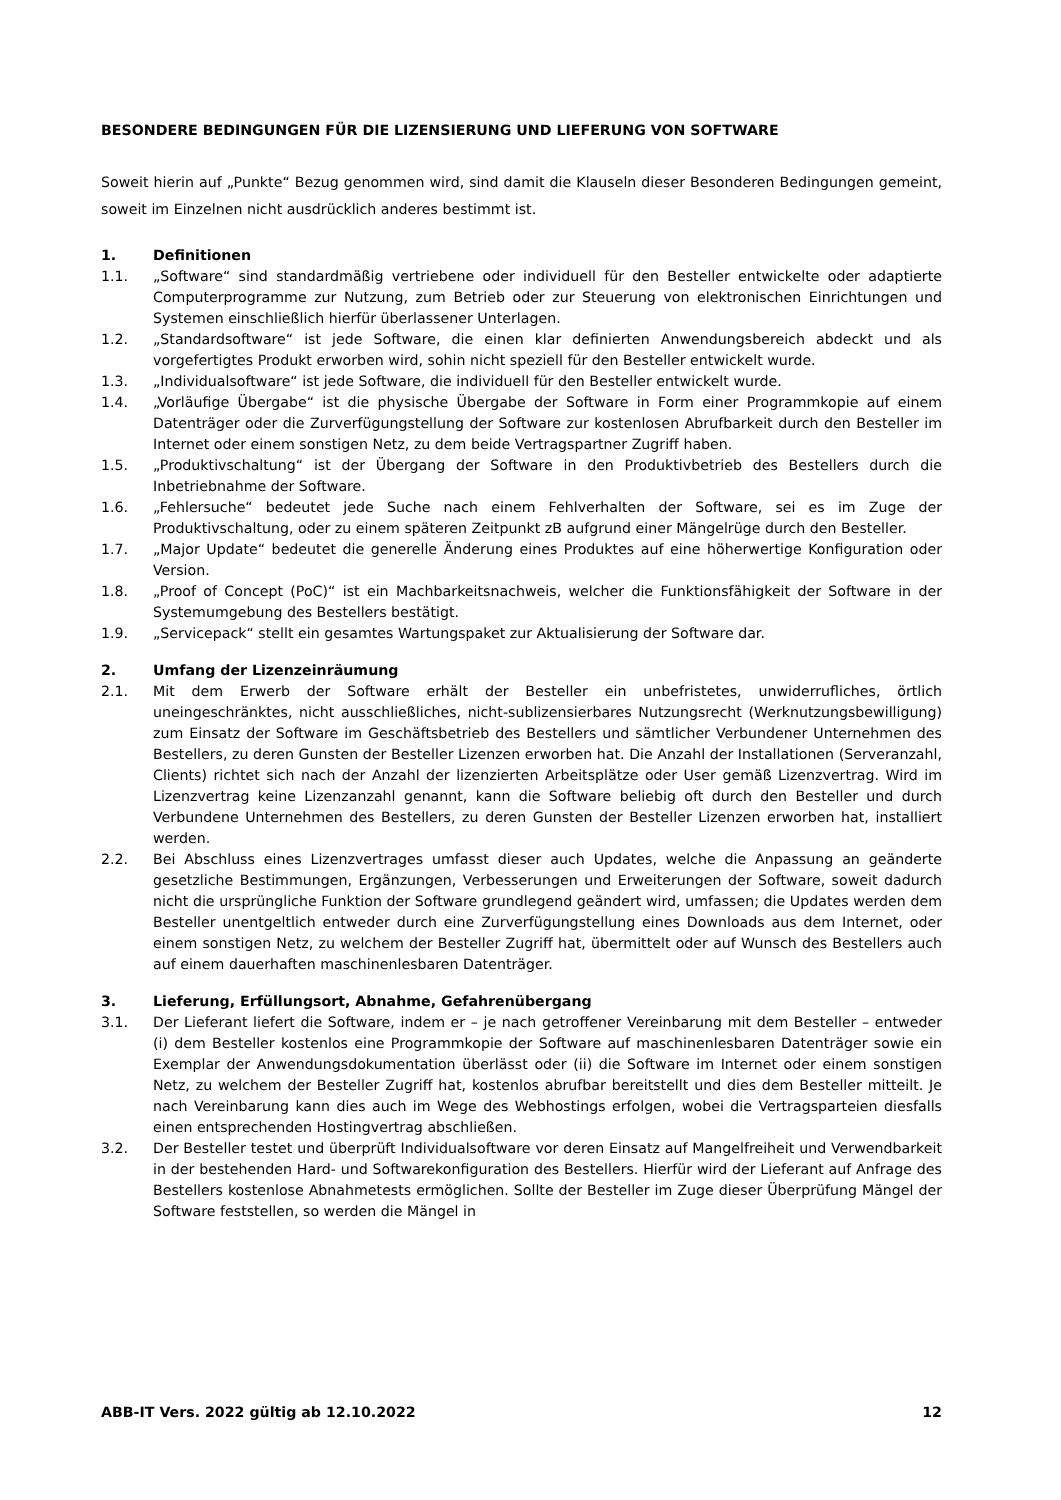BESONDERE BEDINGUNGEN FÜR DIE LIZENSIERUNG UND LIEFERUNG VON SOFTWARE
Soweit hierin auf „Punkte“ Bezug genommen wird, sind damit die Klauseln dieser Besonderen Bedingungen gemeint, soweit im Einzelnen nicht ausdrücklich anderes bestimmt ist.
1. Definitionen
1.1. „Software“ sind standardmäßig vertriebene oder individuell für den Besteller entwickelte oder adaptierte Computerprogramme zur Nutzung, zum Betrieb oder zur Steuerung von elektronischen Einrichtungen und Systemen einschließlich hierfür überlassener Unterlagen.
1.2. „Standardsoftware“ ist jede Software, die einen klar definierten Anwendungsbereich abdeckt und als vorgefertigtes Produkt erworben wird, sohin nicht speziell für den Besteller entwickelt wurde.
1.3. „Individualsoftware“ ist jede Software, die individuell für den Besteller entwickelt wurde.
1.4. „Vorläufige Übergabe“ ist die physische Übergabe der Software in Form einer Programmkopie auf einem Datenträger oder die Zurverfügungstellung der Software zur kostenlosen Abrufbarkeit durch den Besteller im Internet oder einem sonstigen Netz, zu dem beide Vertragspartner Zugriff haben.
1.5. „Produktivschaltung“ ist der Übergang der Software in den Produktivbetrieb des Bestellers durch die Inbetriebnahme der Software.
1.6. „Fehlersuche“ bedeutet jede Suche nach einem Fehlverhalten der Software, sei es im Zuge der Produktivschaltung, oder zu einem späteren Zeitpunkt zB aufgrund einer Mängelrüge durch den Besteller.
1.7. „Major Update“ bedeutet die generelle Änderung eines Produktes auf eine höherwertige Konfiguration oder Version.
1.8. „Proof of Concept (PoC)“ ist ein Machbarkeitsnachweis, welcher die Funktionsfähigkeit der Software in der Systemumgebung des Bestellers bestätigt.
1.9. „Servicepack“ stellt ein gesamtes Wartungspaket zur Aktualisierung der Software dar.
2. Umfang der Lizenzeinräumung
2.1. Mit dem Erwerb der Software erhält der Besteller ein unbefristetes, unwiderrufliches, örtlich uneingeschränktes, nicht ausschließliches, nicht-sublizensierbares Nutzungsrecht (Werknutzungsbewilligung) zum Einsatz der Software im Geschäftsbetrieb des Bestellers und sämtlicher Verbundener Unternehmen des Bestellers, zu deren Gunsten der Besteller Lizenzen erworben hat. Die Anzahl der Installationen (Serveranzahl, Clients) richtet sich nach der Anzahl der lizenzierten Arbeitsplätze oder User gemäß Lizenzvertrag. Wird im Lizenzvertrag keine Lizenzanzahl genannt, kann die Software beliebig oft durch den Besteller und durch Verbundene Unternehmen des Bestellers, zu deren Gunsten der Besteller Lizenzen erworben hat, installiert werden.
2.2. Bei Abschluss eines Lizenzvertrages umfasst dieser auch Updates, welche die Anpassung an geänderte gesetzliche Bestimmungen, Ergänzungen, Verbesserungen und Erweiterungen der Software, soweit dadurch nicht die ursprüngliche Funktion der Software grundlegend geändert wird, umfassen; die Updates werden dem Besteller unentgeltlich entweder durch eine Zurverfügungstellung eines Downloads aus dem Internet, oder einem sonstigen Netz, zu welchem der Besteller Zugriff hat, übermittelt oder auf Wunsch des Bestellers auch auf einem dauerhaften maschinenlesbaren Datenträger.
3. Lieferung, Erfüllungsort, Abnahme, Gefahrenübergang
3.1. Der Lieferant liefert die Software, indem er – je nach getroffener Vereinbarung mit dem Besteller – entweder (i) dem Besteller kostenlos eine Programmkopie der Software auf maschinenlesbaren Datenträger sowie ein Exemplar der Anwendungsdokumentation überlässt oder (ii) die Software im Internet oder einem sonstigen Netz, zu welchem der Besteller Zugriff hat, kostenlos abrufbar bereitstellt und dies dem Besteller mitteilt. Je nach Vereinbarung kann dies auch im Wege des Webhostings erfolgen, wobei die Vertragsparteien diesfalls einen entsprechenden Hostingvertrag abschließen.
3.2. Der Besteller testet und überprüft Individualsoftware vor deren Einsatz auf Mangelfreiheit und Verwendbarkeit in der bestehenden Hard- und Softwarekonfiguration des Bestellers. Hierfür wird der Lieferant auf Anfrage des Bestellers kostenlose Abnahmetests ermöglichen. Sollte der Besteller im Zuge dieser Überprüfung Mängel der Software feststellen, so werden die Mängel in
ABB-IT Vers. 2022 gültig ab 12.10.2022 12